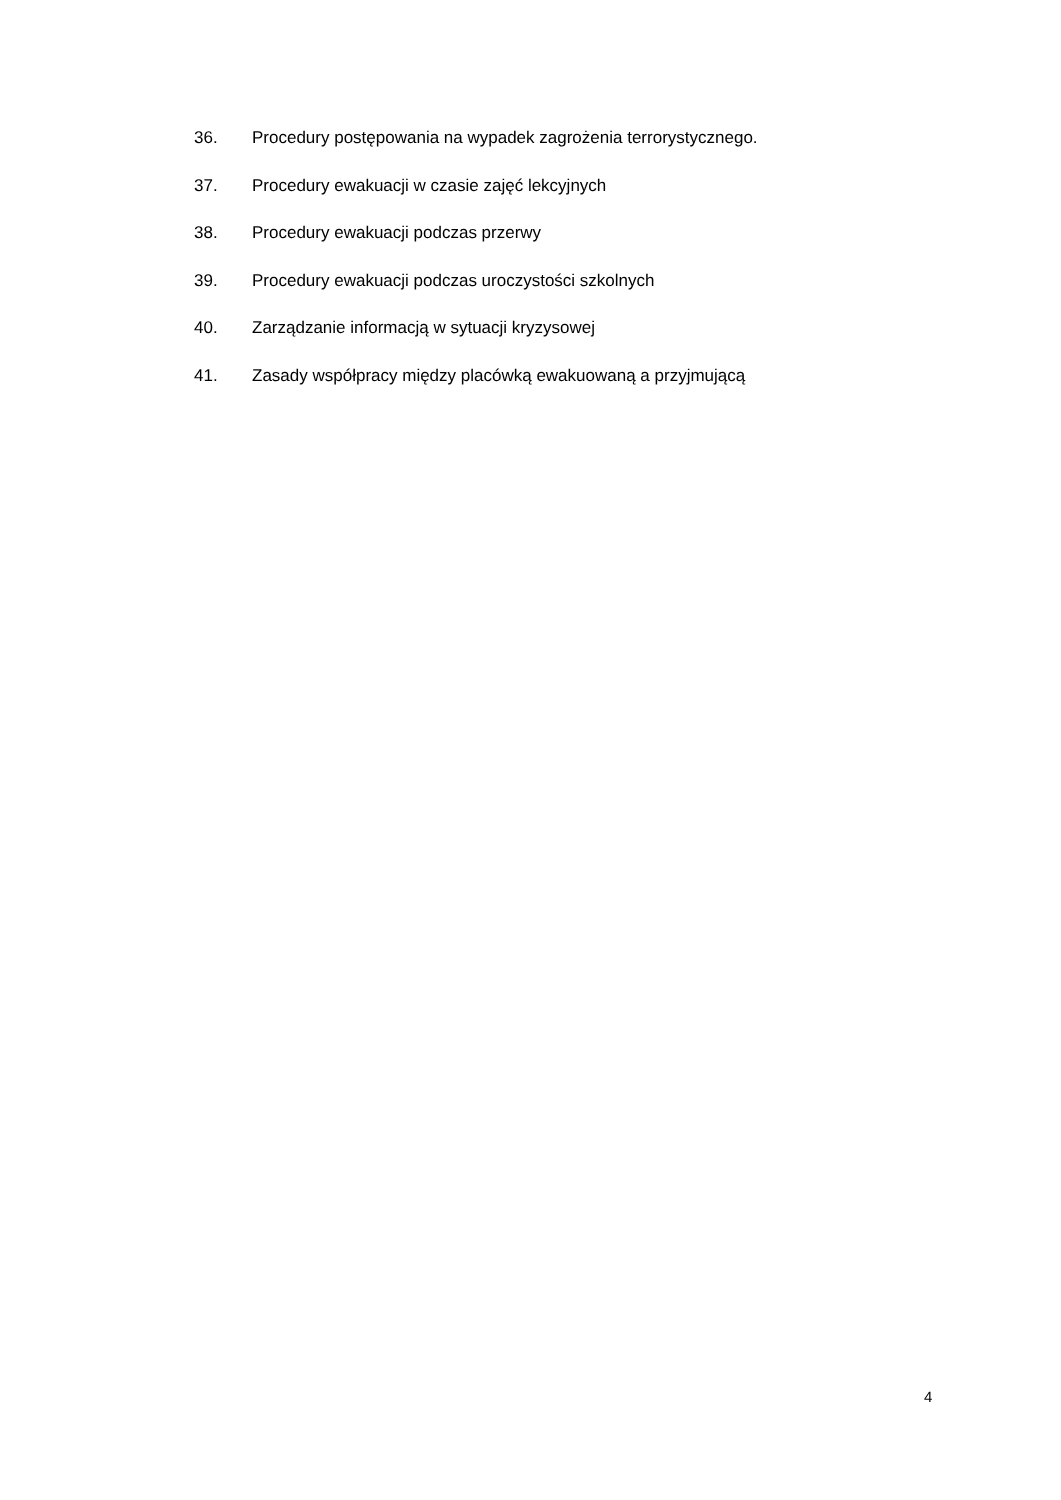36. Procedury postępowania na wypadek zagrożenia terrorystycznego.
37. Procedury ewakuacji w czasie zajęć lekcyjnych
38. Procedury ewakuacji podczas przerwy
39. Procedury ewakuacji podczas uroczystości szkolnych
40. Zarządzanie informacją w sytuacji kryzysowej
41. Zasady współpracy między placówką ewakuowaną a przyjmującą
4